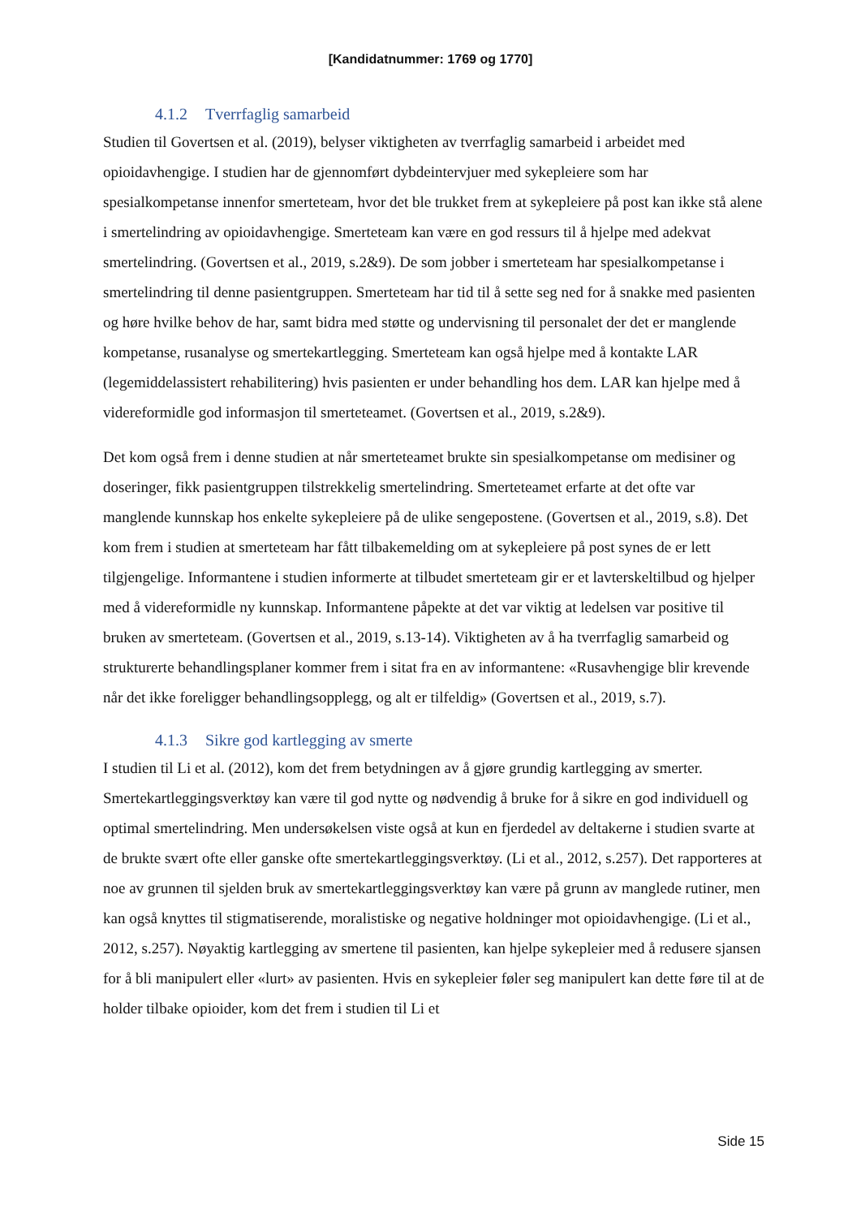[Kandidatnummer: 1769 og 1770]
4.1.2 Tverrfaglig samarbeid
Studien til Govertsen et al. (2019), belyser viktigheten av tverrfaglig samarbeid i arbeidet med opioidavhengige. I studien har de gjennomført dybdeintervjuer med sykepleiere som har spesialkompetanse innenfor smerteteam, hvor det ble trukket frem at sykepleiere på post kan ikke stå alene i smertelindring av opioidavhengige. Smerteteam kan være en god ressurs til å hjelpe med adekvat smertelindring. (Govertsen et al., 2019, s.2&9). De som jobber i smerteteam har spesialkompetanse i smertelindring til denne pasientgruppen. Smerteteam har tid til å sette seg ned for å snakke med pasienten og høre hvilke behov de har, samt bidra med støtte og undervisning til personalet der det er manglende kompetanse, rusanalyse og smertekartlegging. Smerteteam kan også hjelpe med å kontakte LAR (legemiddelassistert rehabilitering) hvis pasienten er under behandling hos dem. LAR kan hjelpe med å videreformidle god informasjon til smerteteamet. (Govertsen et al., 2019, s.2&9).
Det kom også frem i denne studien at når smerteteamet brukte sin spesialkompetanse om medisiner og doseringer, fikk pasientgruppen tilstrekkelig smertelindring. Smerteteamet erfarte at det ofte var manglende kunnskap hos enkelte sykepleiere på de ulike sengepostene. (Govertsen et al., 2019, s.8). Det kom frem i studien at smerteteam har fått tilbakemelding om at sykepleiere på post synes de er lett tilgjengelige. Informantene i studien informerte at tilbudet smerteteam gir er et lavterskeltilbud og hjelper med å videreformidle ny kunnskap. Informantene påpekte at det var viktig at ledelsen var positive til bruken av smerteteam. (Govertsen et al., 2019, s.13-14). Viktigheten av å ha tverrfaglig samarbeid og strukturerte behandlingsplaner kommer frem i sitat fra en av informantene: «Rusavhengige blir krevende når det ikke foreligger behandlingsopplegg, og alt er tilfeldig» (Govertsen et al., 2019, s.7).
4.1.3 Sikre god kartlegging av smerte
I studien til Li et al. (2012), kom det frem betydningen av å gjøre grundig kartlegging av smerter. Smertekartleggingsverktøy kan være til god nytte og nødvendig å bruke for å sikre en god individuell og optimal smertelindring. Men undersøkelsen viste også at kun en fjerdedel av deltakerne i studien svarte at de brukte svært ofte eller ganske ofte smertekartleggingsverktøy. (Li et al., 2012, s.257). Det rapporteres at noe av grunnen til sjelden bruk av smertekartleggingsverktøy kan være på grunn av manglede rutiner, men kan også knyttes til stigmatiserende, moralistiske og negative holdninger mot opioidavhengige. (Li et al., 2012, s.257). Nøyaktig kartlegging av smertene til pasienten, kan hjelpe sykepleier med å redusere sjansen for å bli manipulert eller «lurt» av pasienten. Hvis en sykepleier føler seg manipulert kan dette føre til at de holder tilbake opioider, kom det frem i studien til Li et
Side 15